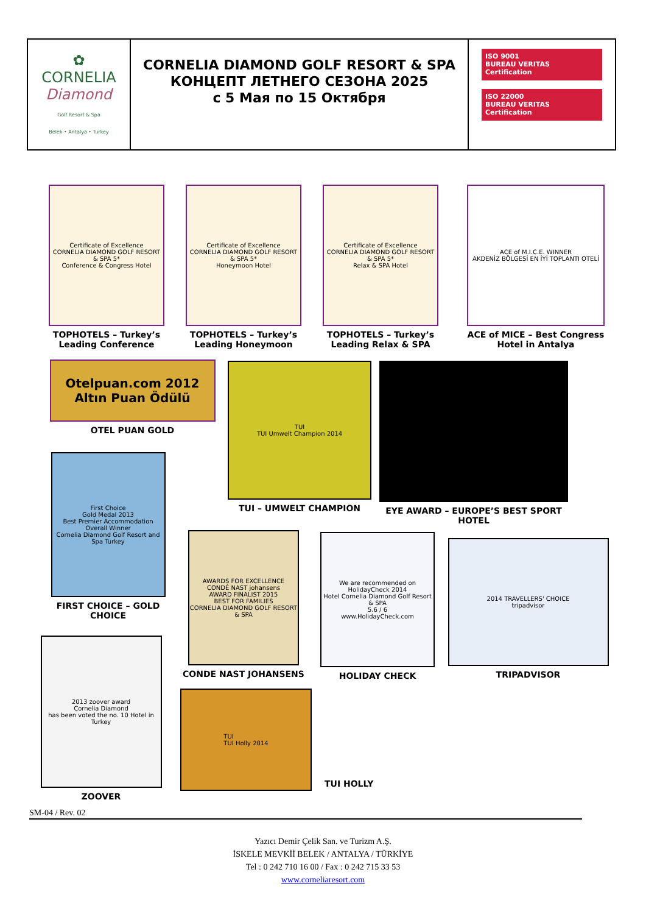| ✿ CORNELIA Diamond Golf Resort & Spa Belek • Antalya • Turkey | CORNELIA DIAMOND GOLF RESORT & SPA КОНЦЕПТ ЛЕТНЕГО СЕЗОНА 2025 с 5 Мая по 15 Октября | ISO 9001 BUREAU VERITAS Certification ISO 22000 BUREAU VERITAS Certification |
Certificate of Excellence
CORNELIA DIAMOND GOLF RESORT & SPA 5*
Conference & Congress Hotel
TOPHOTELS – Turkey’s Leading Conference
Certificate of Excellence
CORNELIA DIAMOND GOLF RESORT & SPA 5*
Honeymoon Hotel
TOPHOTELS – Turkey’s Leading Honeymoon
Certificate of Excellence
CORNELIA DIAMOND GOLF RESORT & SPA 5*
Relax & SPA Hotel
TOPHOTELS – Turkey’s Leading Relax & SPA
ACE of M.I.C.E. WINNER
AKDENİZ BÖLGESİ EN İYİ TOPLANTI OTELİ
ACE of MICE – Best Congress Hotel in Antalya
Otelpuan.com 2012
Altın Puan Ödülü
OTEL PUAN GOLD
TUI
TUI Umwelt Champion 2014
TUI – UMWELT CHAMPION
EYE AWARD – EUROPE’S BEST SPORT HOTEL
First Choice
Gold Medal 2013
Best Premier Accommodation Overall Winner
Cornelia Diamond Golf Resort and Spa Turkey
FIRST CHOICE – GOLD CHOICE
AWARDS FOR EXCELLENCE
CONDÉ NAST johansens
AWARD FINALIST 2015
BEST FOR FAMILIES
CORNELIA DIAMOND GOLF RESORT & SPA
CONDE NAST JOHANSENS
We are recommended on HolidayCheck 2014
Hotel Cornelia Diamond Golf Resort & SPA
5.6 / 6
www.HolidayCheck.com
HOLIDAY CHECK
2014 TRAVELLERS' CHOICE
tripadvisor
TRIPADVISOR
2013 zoover award
Cornelia Diamond
has been voted the no. 10 Hotel in Turkey
ZOOVER
TUI
TUI Holly 2014
TUI HOLLY
SM-04 / Rev. 02
Yazıcı Demir Çelik San. ve Turizm A.Ş.
İSKELE MEVKİİ BELEK / ANTALYA / TÜRKİYE
Tel : 0 242 710 16 00 / Fax : 0 242 715 33 53
www.corneliaresort.com